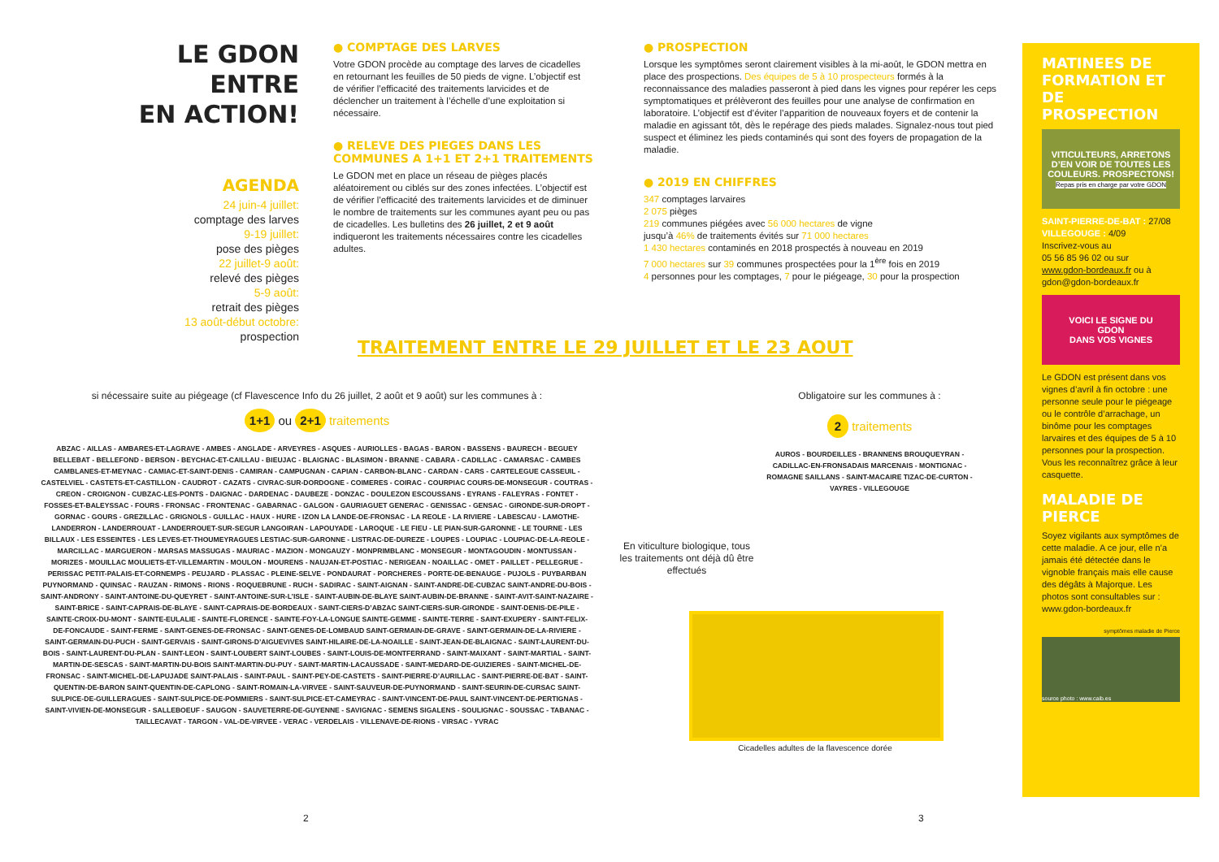LE GDON
ENTRE
EN ACTION!
AGENDA
24 juin-4 juillet:
comptage des larves
9-19 juillet:
pose des pièges
22 juillet-9 août:
relevé des pièges
5-9 août:
retrait des pièges
13 août-début octobre:
prospection
● COMPTAGE DES LARVES
Votre GDON procède au comptage des larves de cicadelles en retournant les feuilles de 50 pieds de vigne. L’objectif est de vérifier l’efficacité des traitements larvicides et de déclencher un traitement à l’échelle d’une exploitation si nécessaire.
● RELEVE DES PIEGES DANS LES COMMUNES A 1+1 ET 2+1 TRAITEMENTS
Le GDON met en place un réseau de pièges placés aléatoirement ou ciblés sur des zones infectées. L’objectif est de vérifier l’efficacité des traitements larvicides et de diminuer le nombre de traitements sur les communes ayant peu ou pas de cicadelles. Les bulletins des 26 juillet, 2 et 9 août indiqueront les traitements nécessaires contre les cicadelles adultes.
● PROSPECTION
Lorsque les symptômes seront clairement visibles à la mi-août, le GDON mettra en place des prospections. Des équipes de 5 à 10 prospecteurs formés à la reconnaissance des maladies passeront à pied dans les vignes pour repérer les ceps symptomatiques et prélèveront des feuilles pour une analyse de confirmation en laboratoire. L’objectif est d’éviter l’apparition de nouveaux foyers et de contenir la maladie en agissant tôt, dès le repérage des pieds malades. Signalez-nous tout pied suspect et éliminez les pieds contaminés qui sont des foyers de propagation de la maladie.
● 2019 EN CHIFFRES
347 comptages larvaires
2 075 pièges
219 communes piégées avec 56 000 hectares de vigne
jusqu’à 46% de traitements évités sur 71 000 hectares
1 430 hectares contaminés en 2018 prospectés à nouveau en 2019
7 000 hectares sur 39 communes prospectées pour la 1<sup>ère</sup> fois en 2019
4 personnes pour les comptages, 7 pour le piégeage, 30 pour la prospection
MATINEES DE FORMATION ET DE PROSPECTION
VITICULTEURS, ARRETONS D’EN VOIR DE TOUTES LES COULEURS. PROSPECTONS!
Repas pris en charge par votre GDON
SAINT-PIERRE-DE-BAT : 27/08
VILLEGOUGE : 4/09
Inscrivez-vous au
05 56 85 96 02 ou sur
www.gdon-bordeaux.fr ou à
gdon@gdon-bordeaux.fr
VOICI LE SIGNE DU
GDON
DANS VOS VIGNES
Le GDON est présent dans vos vignes d’avril à fin octobre : une personne seule pour le piégeage ou le contrôle d’arrachage, un binôme pour les comptages larvaires et des équipes de 5 à 10 personnes pour la prospection. Vous les reconnaîtrez grâce à leur casquette.
MALADIE DE PIERCE
Soyez vigilants aux symptômes de cette maladie. A ce jour, elle n’a jamais été détectée dans le vignoble français mais elle cause des dégâts à Majorque. Les photos sont consultables sur :
www.gdon-bordeaux.fr
symptômes maladie de Pierce
source photo : www.caib.es
TRAITEMENT ENTRE LE 29 JUILLET ET LE 23 AOUT
si nécessaire suite au piégeage (cf Flavescence Info du 26 juillet, 2 août et 9 août) sur les communes à :
1+1 ou 2+1 traitements
ABZAC - AILLAS - AMBARES-ET-LAGRAVE - AMBES - ANGLADE - ARVEYRES - ASQUES - AURIOLLES - BAGAS - BARON - BASSENS - BAURECH - BEGUEY BELLEBAT - BELLEFOND - BERSON - BEYCHAC-ET-CAILLAU - BIEUJAC - BLAIGNAC - BLASIMON - BRANNE - CABARA - CADILLAC - CAMARSAC - CAMBES CAMBLANES-ET-MEYNAC - CAMIAC-ET-SAINT-DENIS - CAMIRAN - CAMPUGNAN - CAPIAN - CARBON-BLANC - CARDAN - CARS - CARTELEGUE CASSEUIL - CASTELVIEL - CASTETS-ET-CASTILLON - CAUDROT - CAZATS - CIVRAC-SUR-DORDOGNE - COIMERES - COIRAC - COURPIAC COURS-DE-MONSEGUR - COUTRAS - CREON - CROIGNON - CUBZAC-LES-PONTS - DAIGNAC - DARDENAC - DAUBEZE - DONZAC - DOULEZON ESCOUSSANS - EYRANS - FALEYRAS - FONTET - FOSSES-ET-BALEYSSAC - FOURS - FRONSAC - FRONTENAC - GABARNAC - GALGON - GAURIAGUET GENERAC - GENISSAC - GENSAC - GIRONDE-SUR-DROPT - GORNAC - GOURS - GREZILLAC - GRIGNOLS - GUILLAC - HAUX - HURE - IZON LA LANDE-DE-FRONSAC - LA REOLE - LA RIVIERE - LABESCAU - LAMOTHE-LANDERRON - LANDERROUAT - LANDERROUET-SUR-SEGUR LANGOIRAN - LAPOUYADE - LAROQUE - LE FIEU - LE PIAN-SUR-GARONNE - LE TOURNE - LES BILLAUX - LES ESSEINTES - LES LEVES-ET-THOUMEYRAGUES LESTIAC-SUR-GARONNE - LISTRAC-DE-DUREZE - LOUPES - LOUPIAC - LOUPIAC-DE-LA-REOLE - MARCILLAC - MARGUERON - MARSAS MASSUGAS - MAURIAC - MAZION - MONGAUZY - MONPRIMBLANC - MONSEGUR - MONTAGOUDIN - MONTUSSAN - MORIZES - MOUILLAC MOULIETS-ET-VILLEMARTIN - MOULON - MOURENS - NAUJAN-ET-POSTIAC - NERIGEAN - NOAILLAC - OMET - PAILLET - PELLEGRUE - PERISSAC PETIT-PALAIS-ET-CORNEMPS - PEUJARD - PLASSAC - PLEINE-SELVE - PONDAURAT - PORCHERES - PORTE-DE-BENAUGE - PUJOLS - PUYBARBAN PUYNORMAND - QUINSAC - RAUZAN - RIMONS - RIONS - ROQUEBRUNE - RUCH - SADIRAC - SAINT-AIGNAN - SAINT-ANDRE-DE-CUBZAC SAINT-ANDRE-DU-BOIS - SAINT-ANDRONY - SAINT-ANTOINE-DU-QUEYRET - SAINT-ANTOINE-SUR-L’ISLE - SAINT-AUBIN-DE-BLAYE SAINT-AUBIN-DE-BRANNE - SAINT-AVIT-SAINT-NAZAIRE - SAINT-BRICE - SAINT-CAPRAIS-DE-BLAYE - SAINT-CAPRAIS-DE-BORDEAUX - SAINT-CIERS-D’ABZAC SAINT-CIERS-SUR-GIRONDE - SAINT-DENIS-DE-PILE - SAINTE-CROIX-DU-MONT - SAINTE-EULALIE - SAINTE-FLORENCE - SAINTE-FOY-LA-LONGUE SAINTE-GEMME - SAINTE-TERRE - SAINT-EXUPERY - SAINT-FELIX-DE-FONCAUDE - SAINT-FERME - SAINT-GENES-DE-FRONSAC - SAINT-GENES-DE-LOMBAUD SAINT-GERMAIN-DE-GRAVE - SAINT-GERMAIN-DE-LA-RIVIERE - SAINT-GERMAIN-DU-PUCH - SAINT-GERVAIS - SAINT-GIRONS-D’AIGUEVIVES SAINT-HILAIRE-DE-LA-NOAILLE - SAINT-JEAN-DE-BLAIGNAC - SAINT-LAURENT-DU-BOIS - SAINT-LAURENT-DU-PLAN - SAINT-LEON - SAINT-LOUBERT SAINT-LOUBES - SAINT-LOUIS-DE-MONTFERRAND - SAINT-MAIXANT - SAINT-MARTIAL - SAINT-MARTIN-DE-SESCAS - SAINT-MARTIN-DU-BOIS SAINT-MARTIN-DU-PUY - SAINT-MARTIN-LACAUSSADE - SAINT-MEDARD-DE-GUIZIERES - SAINT-MICHEL-DE-FRONSAC - SAINT-MICHEL-DE-LAPUJADE SAINT-PALAIS - SAINT-PAUL - SAINT-PEY-DE-CASTETS - SAINT-PIERRE-D’AURILLAC - SAINT-PIERRE-DE-BAT - SAINT-QUENTIN-DE-BARON SAINT-QUENTIN-DE-CAPLONG - SAINT-ROMAIN-LA-VIRVEE - SAINT-SAUVEUR-DE-PUYNORMAND - SAINT-SEURIN-DE-CURSAC SAINT-SULPICE-DE-GUILLERAGUES - SAINT-SULPICE-DE-POMMIERS - SAINT-SULPICE-ET-CAMEYRAC - SAINT-VINCENT-DE-PAUL SAINT-VINCENT-DE-PERTIGNAS - SAINT-VIVIEN-DE-MONSEGUR - SALLEBOEUF - SAUGON - SAUVETERRE-DE-GUYENNE - SAVIGNAC - SEMENS SIGALENS - SOULIGNAC - SOUSSAC - TABANAC - TAILLECAVAT - TARGON - VAL-DE-VIRVEE - VERAC - VERDELAIS - VILLENAVE-DE-RIONS - VIRSAC - YVRAC
Obligatoire sur les communes à :
2 traitements
AUROS - BOURDEILLES - BRANNENS BROUQUEYRAN - CADILLAC-EN-FRONSADAIS MARCENAIS - MONTIGNAC - ROMAGNE SAILLANS - SAINT-MACAIRE TIZAC-DE-CURTON - VAYRES - VILLEGOUGE
En viticulture biologique, tous les traitements ont déjà dû être effectués
Cicadelles adultes de la flavescence dorée
2 3